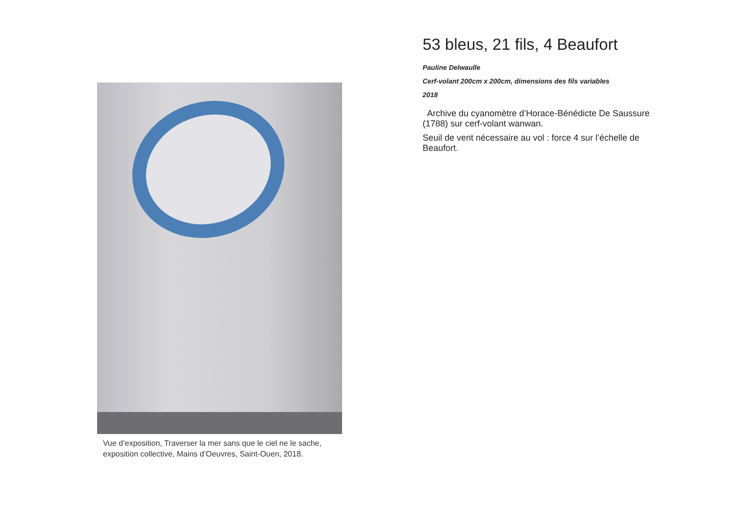Vue d’exposition, Traverser la mer sans que le ciel ne le sache,
exposition collective, Mains d’Oeuvres, Saint-Ouen, 2018.
53 bleus, 21 fils, 4 Beaufort
Pauline Delwaulle
Cerf-volant 200cm x 200cm, dimensions des fils variables
2018
Archive du cyanomètre d’Horace-Bénédicte De Saussure (1788) sur cerf-volant wanwan.
Seuil de vent nécessaire au vol : force 4 sur l’échelle de Beaufort.